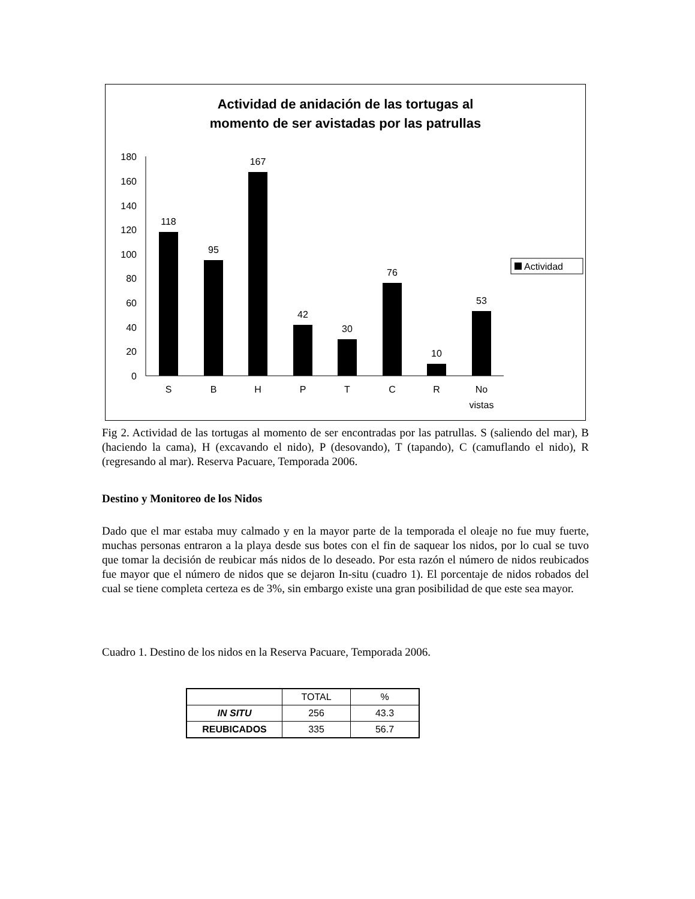Actividad de anidación de las tortugas al
momento de ser avistadas por las patrullas
0
20
40
60
80
100
120
140
160
180
118
95
167
42
30
76
10
53
S
B
H
P
T
C
R
No
vistas
Actividad
Fig 2. Actividad de las tortugas al momento de ser encontradas por las patrullas. S (saliendo del mar), B (haciendo la cama), H (excavando el nido), P (desovando), T (tapando), C (camuflando el nido), R (regresando al mar). Reserva Pacuare, Temporada 2006.
Destino y Monitoreo de los Nidos
Dado que el mar estaba muy calmado y en la mayor parte de la temporada el oleaje no fue muy fuerte, muchas personas entraron a la playa desde sus botes con el fin de saquear los nidos, por lo cual se tuvo que tomar la decisión de reubicar más nidos de lo deseado. Por esta razón el número de nidos reubicados fue mayor que el número de nidos que se dejaron In-situ (cuadro 1). El porcentaje de nidos robados del cual se tiene completa certeza es de 3%, sin embargo existe una gran posibilidad de que este sea mayor.
Cuadro 1. Destino de los nidos en la Reserva Pacuare, Temporada 2006.
| | TOTAL | % |
| --- | --- | --- |
| IN SITU | 256 | 43.3 |
| REUBICADOS | 335 | 56.7 |